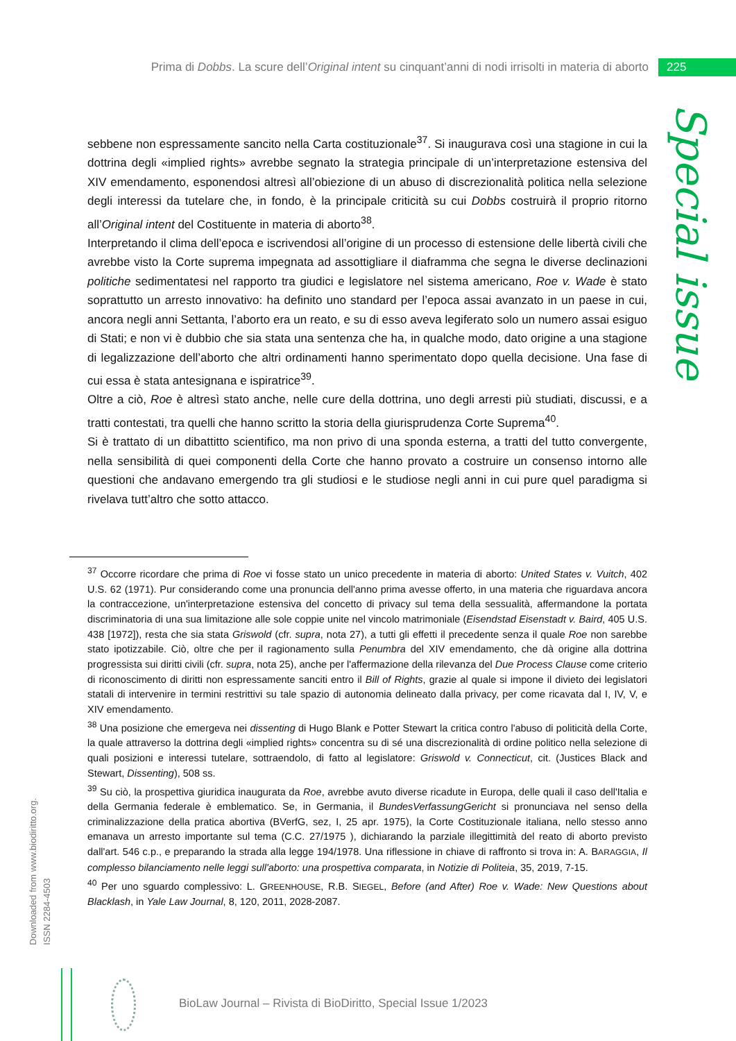Prima di Dobbs. La scure dell’Original intent su cinquant’anni di nodi irrisolti in materia di aborto 225
Special issue
sebbene non espressamente sancito nella Carta costituzionale<sup>37</sup>. Si inaugurava così una stagione in cui la dottrina degli «implied rights» avrebbe segnato la strategia principale di un’interpretazione estensiva del XIV emendamento, esponendosi altresì all’obiezione di un abuso di discrezionalità politica nella selezione degli interessi da tutelare che, in fondo, è la principale criticità su cui Dobbs costruirà il proprio ritorno all’Original intent del Costituente in materia di aborto<sup>38</sup>.
Interpretando il clima dell’epoca e iscrivendosi all’origine di un processo di estensione delle libertà civili che avrebbe visto la Corte suprema impegnata ad assottigliare il diaframma che segna le diverse declinazioni politiche sedimentatesi nel rapporto tra giudici e legislatore nel sistema americano, Roe v. Wade è stato soprattutto un arresto innovativo: ha definito uno standard per l’epoca assai avanzato in un paese in cui, ancora negli anni Settanta, l’aborto era un reato, e su di esso aveva legiferato solo un numero assai esiguo di Stati; e non vi è dubbio che sia stata una sentenza che ha, in qualche modo, dato origine a una stagione di legalizzazione dell’aborto che altri ordinamenti hanno sperimentato dopo quella decisione. Una fase di cui essa è stata antesignana e ispiratrice<sup>39</sup>.
Oltre a ciò, Roe è altresì stato anche, nelle cure della dottrina, uno degli arresti più studiati, discussi, e a tratti contestati, tra quelli che hanno scritto la storia della giurisprudenza Corte Suprema<sup>40</sup>.
Si è trattato di un dibattitto scientifico, ma non privo di una sponda esterna, a tratti del tutto convergente, nella sensibilità di quei componenti della Corte che hanno provato a costruire un consenso intorno alle questioni che andavano emergendo tra gli studiosi e le studiose negli anni in cui pure quel paradigma si rivelava tutt’altro che sotto attacco.
<sup>37</sup> Occorre ricordare che prima di Roe vi fosse stato un unico precedente in materia di aborto: United States v. Vuitch, 402 U.S. 62 (1971). Pur considerando come una pronuncia dell'anno prima avesse offerto, in una materia che riguardava ancora la contraccezione, un'interpretazione estensiva del concetto di privacy sul tema della sessualità, affermandone la portata discriminatoria di una sua limitazione alle sole coppie unite nel vincolo matrimoniale (Eisendstad Eisenstadt v. Baird, 405 U.S. 438 [1972]), resta che sia stata Griswold (cfr. supra, nota 27), a tutti gli effetti il precedente senza il quale Roe non sarebbe stato ipotizzabile. Ciò, oltre che per il ragionamento sulla Penumbra del XIV emendamento, che dà origine alla dottrina progressista sui diritti civili (cfr. supra, nota 25), anche per l'affermazione della rilevanza del Due Process Clause come criterio di riconoscimento di diritti non espressamente sanciti entro il Bill of Rights, grazie al quale si impone il divieto dei legislatori statali di intervenire in termini restrittivi su tale spazio di autonomia delineato dalla privacy, per come ricavata dal I, IV, V, e XIV emendamento.
<sup>38</sup> Una posizione che emergeva nei dissenting di Hugo Blank e Potter Stewart la critica contro l'abuso di politicità della Corte, la quale attraverso la dottrina degli «implied rights» concentra su di sé una discrezionalità di ordine politico nella selezione di quali posizioni e interessi tutelare, sottraendolo, di fatto al legislatore: Griswold v. Connecticut, cit. (Justices Black and Stewart, Dissenting), 508 ss.
<sup>39</sup> Su ciò, la prospettiva giuridica inaugurata da Roe, avrebbe avuto diverse ricadute in Europa, delle quali il caso dell'Italia e della Germania federale è emblematico. Se, in Germania, il BundesVerfassungGericht si pronunciava nel senso della criminalizzazione della pratica abortiva (BVerfG, sez, I, 25 apr. 1975), la Corte Costituzionale italiana, nello stesso anno emanava un arresto importante sul tema (C.C. 27/1975 ), dichiarando la parziale illegittimità del reato di aborto previsto dall'art. 546 c.p., e preparando la strada alla legge 194/1978. Una riflessione in chiave di raffronto si trova in: A. BARAGGIA, Il complesso bilanciamento nelle leggi sull'aborto: una prospettiva comparata, in Notizie di Politeia, 35, 2019, 7-15.
<sup>40</sup> Per uno sguardo complessivo: L. GREENHOUSE, R.B. SIEGEL, Before (and After) Roe v. Wade: New Questions about Blacklash, in Yale Law Journal, 8, 120, 2011, 2028-2087.
Downloaded from www.biodiritto.org.
ISSN 2284-4503
BioLaw Journal – Rivista di BioDiritto, Special Issue 1/2023